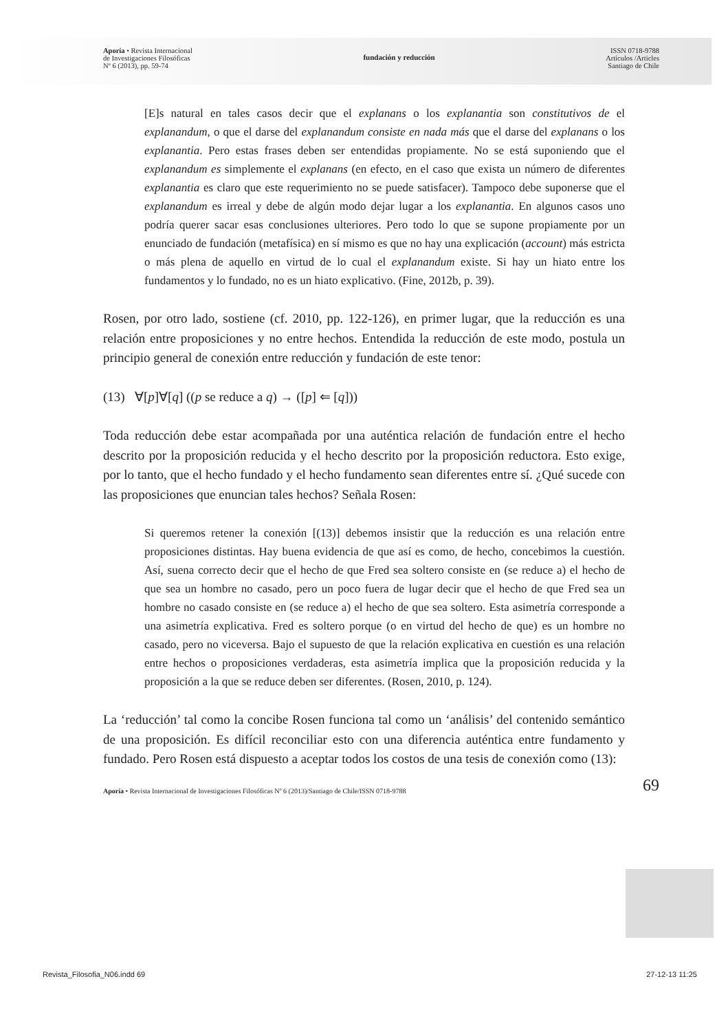Aporía • Revista Internacional
de Investigaciones Filosóficas
Nº 6 (2013), pp. 59-74
fundación y reducción
ISSN 0718-9788
Artículos /Articles
Santiago de Chile
[E]s natural en tales casos decir que el explanans o los explanantia son constitutivos de el explanandum, o que el darse del explanandum consiste en nada más que el darse del explanans o los explanantia. Pero estas frases deben ser entendidas propiamente. No se está suponiendo que el explanandum es simplemente el explanans (en efecto, en el caso que exista un número de diferentes explanantia es claro que este requerimiento no se puede satisfacer). Tampoco debe suponerse que el explanandum es irreal y debe de algún modo dejar lugar a los explanantia. En algunos casos uno podría querer sacar esas conclusiones ulteriores. Pero todo lo que se supone propiamente por un enunciado de fundación (metafísica) en sí mismo es que no hay una explicación (account) más estricta o más plena de aquello en virtud de lo cual el explanandum existe. Si hay un hiato entre los fundamentos y lo fundado, no es un hiato explicativo. (Fine, 2012b, p. 39).
Rosen, por otro lado, sostiene (cf. 2010, pp. 122-126), en primer lugar, que la reducción es una relación entre proposiciones y no entre hechos. Entendida la reducción de este modo, postula un principio general de conexión entre reducción y fundación de este tenor:
(13) ∀[p]∀[q] ((p se reduce a q) → ([p] ⇐ [q]))
Toda reducción debe estar acompañada por una auténtica relación de fundación entre el hecho descrito por la proposición reducida y el hecho descrito por la proposición reductora. Esto exige, por lo tanto, que el hecho fundado y el hecho fundamento sean diferentes entre sí. ¿Qué sucede con las proposiciones que enuncian tales hechos? Señala Rosen:
Si queremos retener la conexión [(13)] debemos insistir que la reducción es una relación entre proposiciones distintas. Hay buena evidencia de que así es como, de hecho, concebimos la cuestión. Así, suena correcto decir que el hecho de que Fred sea soltero consiste en (se reduce a) el hecho de que sea un hombre no casado, pero un poco fuera de lugar decir que el hecho de que Fred sea un hombre no casado consiste en (se reduce a) el hecho de que sea soltero. Esta asimetría corresponde a una asimetría explicativa. Fred es soltero porque (o en virtud del hecho de que) es un hombre no casado, pero no viceversa. Bajo el supuesto de que la relación explicativa en cuestión es una relación entre hechos o proposiciones verdaderas, esta asimetría implica que la proposición reducida y la proposición a la que se reduce deben ser diferentes. (Rosen, 2010, p. 124).
La ‘reducción’ tal como la concibe Rosen funciona tal como un ‘análisis’ del contenido semántico de una proposición. Es difícil reconciliar esto con una diferencia auténtica entre fundamento y fundado. Pero Rosen está dispuesto a aceptar todos los costos de una tesis de conexión como (13):
Aporía • Revista Internacional de Investigaciones Filosóficas Nº 6 (2013)/Santiago de Chile/ISSN 0718-9788
69
Revista_Filosofia_N06.indd 69 27-12-13 11:25